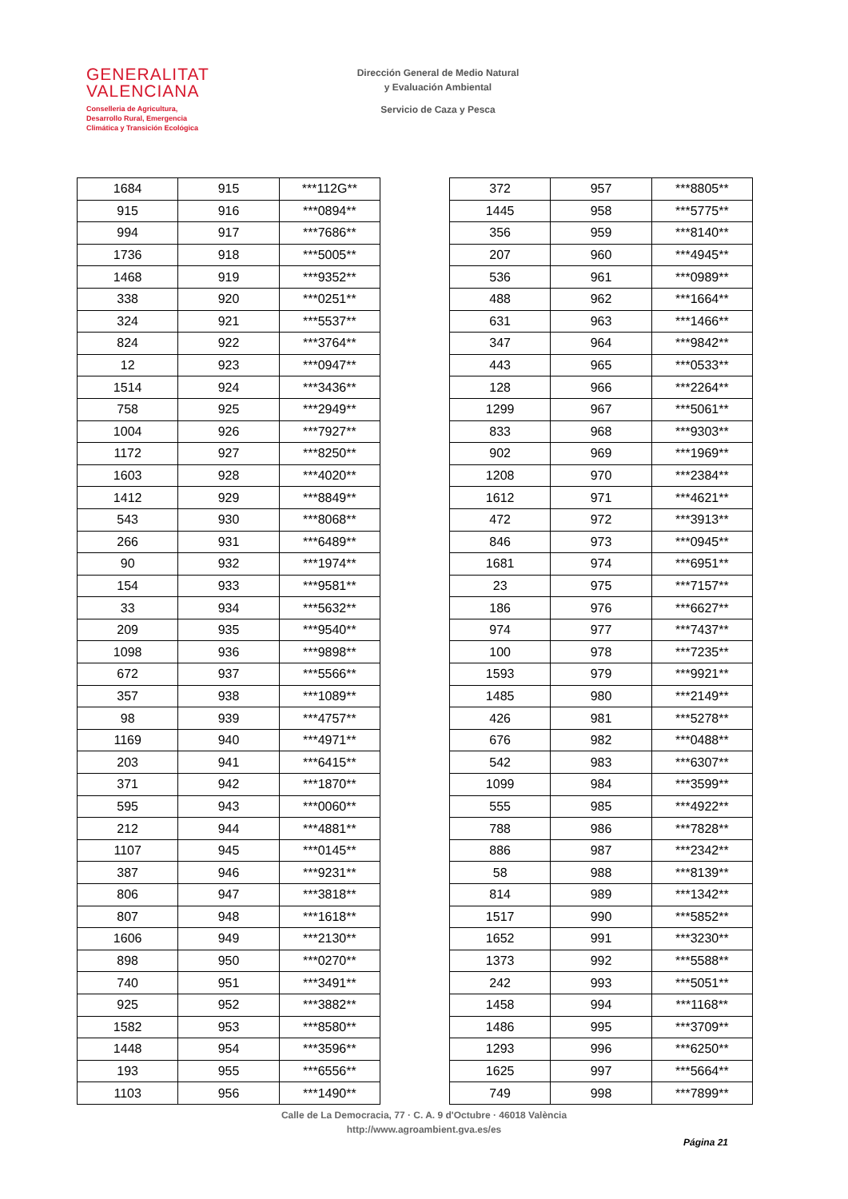GENERALITAT
VALENCIANA
Conselleria de Agricultura,
Desarrollo Rural, Emergencia
Climática y Transición Ecológica
Dirección General de Medio Natural
y Evaluación Ambiental
Servicio de Caza y Pesca
| 1684 | 915 | ***112G** |
| 915 | 916 | ***0894** |
| 994 | 917 | ***7686** |
| 1736 | 918 | ***5005** |
| 1468 | 919 | ***9352** |
| 338 | 920 | ***0251** |
| 324 | 921 | ***5537** |
| 824 | 922 | ***3764** |
| 12 | 923 | ***0947** |
| 1514 | 924 | ***3436** |
| 758 | 925 | ***2949** |
| 1004 | 926 | ***7927** |
| 1172 | 927 | ***8250** |
| 1603 | 928 | ***4020** |
| 1412 | 929 | ***8849** |
| 543 | 930 | ***8068** |
| 266 | 931 | ***6489** |
| 90 | 932 | ***1974** |
| 154 | 933 | ***9581** |
| 33 | 934 | ***5632** |
| 209 | 935 | ***9540** |
| 1098 | 936 | ***9898** |
| 672 | 937 | ***5566** |
| 357 | 938 | ***1089** |
| 98 | 939 | ***4757** |
| 1169 | 940 | ***4971** |
| 203 | 941 | ***6415** |
| 371 | 942 | ***1870** |
| 595 | 943 | ***0060** |
| 212 | 944 | ***4881** |
| 1107 | 945 | ***0145** |
| 387 | 946 | ***9231** |
| 806 | 947 | ***3818** |
| 807 | 948 | ***1618** |
| 1606 | 949 | ***2130** |
| 898 | 950 | ***0270** |
| 740 | 951 | ***3491** |
| 925 | 952 | ***3882** |
| 1582 | 953 | ***8580** |
| 1448 | 954 | ***3596** |
| 193 | 955 | ***6556** |
| 1103 | 956 | ***1490** |
| 372 | 957 | ***8805** |
| 1445 | 958 | ***5775** |
| 356 | 959 | ***8140** |
| 207 | 960 | ***4945** |
| 536 | 961 | ***0989** |
| 488 | 962 | ***1664** |
| 631 | 963 | ***1466** |
| 347 | 964 | ***9842** |
| 443 | 965 | ***0533** |
| 128 | 966 | ***2264** |
| 1299 | 967 | ***5061** |
| 833 | 968 | ***9303** |
| 902 | 969 | ***1969** |
| 1208 | 970 | ***2384** |
| 1612 | 971 | ***4621** |
| 472 | 972 | ***3913** |
| 846 | 973 | ***0945** |
| 1681 | 974 | ***6951** |
| 23 | 975 | ***7157** |
| 186 | 976 | ***6627** |
| 974 | 977 | ***7437** |
| 100 | 978 | ***7235** |
| 1593 | 979 | ***9921** |
| 1485 | 980 | ***2149** |
| 426 | 981 | ***5278** |
| 676 | 982 | ***0488** |
| 542 | 983 | ***6307** |
| 1099 | 984 | ***3599** |
| 555 | 985 | ***4922** |
| 788 | 986 | ***7828** |
| 886 | 987 | ***2342** |
| 58 | 988 | ***8139** |
| 814 | 989 | ***1342** |
| 1517 | 990 | ***5852** |
| 1652 | 991 | ***3230** |
| 1373 | 992 | ***5588** |
| 242 | 993 | ***5051** |
| 1458 | 994 | ***1168** |
| 1486 | 995 | ***3709** |
| 1293 | 996 | ***6250** |
| 1625 | 997 | ***5664** |
| 749 | 998 | ***7899** |
Calle de La Democracia, 77 · C. A. 9 d'Octubre · 46018 València
http://www.agroambient.gva.es/es
Página 21